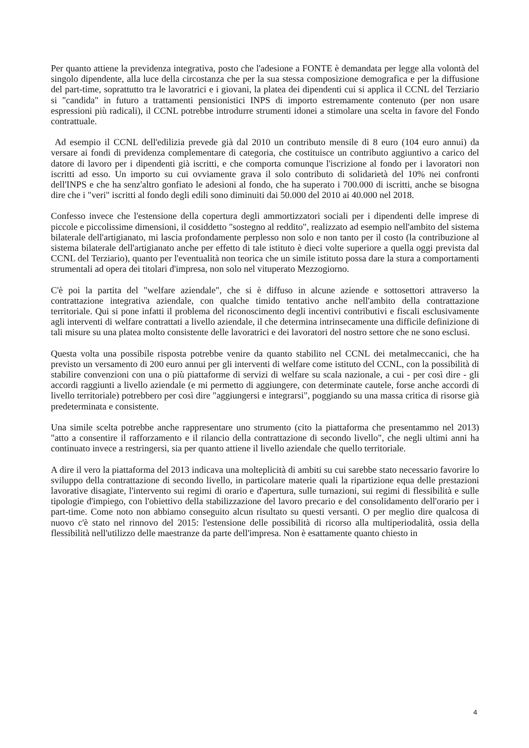Per quanto attiene la previdenza integrativa, posto che l'adesione a FONTE è demandata per legge alla volontà del singolo dipendente, alla luce della circostanza che per la sua stessa composizione demografica e per la diffusione del part-time, soprattutto tra le lavoratrici e i giovani, la platea dei dipendenti cui si applica il CCNL del Terziario si "candida" in futuro a trattamenti pensionistici INPS di importo estremamente contenuto (per non usare espressioni più radicali), il CCNL potrebbe introdurre strumenti idonei a stimolare una scelta in favore del Fondo contrattuale.
Ad esempio il CCNL dell'edilizia prevede già dal 2010 un contributo mensile di 8 euro (104 euro annui) da versare ai fondi di previdenza complementare di categoria, che costituisce un contributo aggiuntivo a carico del datore di lavoro per i dipendenti già iscritti, e che comporta comunque l'iscrizione al fondo per i lavoratori non iscritti ad esso. Un importo su cui ovviamente grava il solo contributo di solidarietà del 10% nei confronti dell'INPS e che ha senz'altro gonfiato le adesioni al fondo, che ha superato i 700.000 di iscritti, anche se bisogna dire che i "veri" iscritti al fondo degli edili sono diminuiti dai 50.000 del 2010 ai 40.000 nel 2018.
Confesso invece che l'estensione della copertura degli ammortizzatori sociali per i dipendenti delle imprese di piccole e piccolissime dimensioni, il cosiddetto "sostegno al reddito", realizzato ad esempio nell'ambito del sistema bilaterale dell'artigianato, mi lascia profondamente perplesso non solo e non tanto per il costo (la contribuzione al sistema bilaterale dell'artigianato anche per effetto di tale istituto è dieci volte superiore a quella oggi prevista dal CCNL del Terziario), quanto per l'eventualità non teorica che un simile istituto possa dare la stura a comportamenti strumentali ad opera dei titolari d'impresa, non solo nel vituperato Mezzogiorno.
C'è poi la partita del "welfare aziendale", che si è diffuso in alcune aziende e sottosettori attraverso la contrattazione integrativa aziendale, con qualche timido tentativo anche nell'ambito della contrattazione territoriale. Qui si pone infatti il problema del riconoscimento degli incentivi contributivi e fiscali esclusivamente agli interventi di welfare contrattati a livello aziendale, il che determina intrinsecamente una difficile definizione di tali misure su una platea molto consistente delle lavoratrici e dei lavoratori del nostro settore che ne sono esclusi.
Questa volta una possibile risposta potrebbe venire da quanto stabilito nel CCNL dei metalmeccanici, che ha previsto un versamento di 200 euro annui per gli interventi di welfare come istituto del CCNL, con la possibilità di stabilire convenzioni con una o più piattaforme di servizi di welfare su scala nazionale, a cui - per così dire - gli accordi raggiunti a livello aziendale (e mi permetto di aggiungere, con determinate cautele, forse anche accordi di livello territoriale) potrebbero per così dire "aggiungersi e integrarsi", poggiando su una massa critica di risorse già predeterminata e consistente.
Una simile scelta potrebbe anche rappresentare uno strumento (cito la piattaforma che presentammo nel 2013) "atto a consentire il rafforzamento e il rilancio della contrattazione di secondo livello", che negli ultimi anni ha continuato invece a restringersi, sia per quanto attiene il livello aziendale che quello territoriale.
A dire il vero la piattaforma del 2013 indicava una molteplicità di ambiti su cui sarebbe stato necessario favorire lo sviluppo della contrattazione di secondo livello, in particolare materie quali la ripartizione equa delle prestazioni lavorative disagiate, l'intervento sui regimi di orario e d'apertura, sulle turnazioni, sui regimi di flessibilità e sulle tipologie d'impiego, con l'obiettivo della stabilizzazione del lavoro precario e del consolidamento dell'orario per i part-time. Come noto non abbiamo conseguito alcun risultato su questi versanti. O per meglio dire qualcosa di nuovo c'è stato nel rinnovo del 2015: l'estensione delle possibilità di ricorso alla multiperiodalità, ossia della flessibilità nell'utilizzo delle maestranze da parte dell'impresa. Non è esattamente quanto chiesto in
4